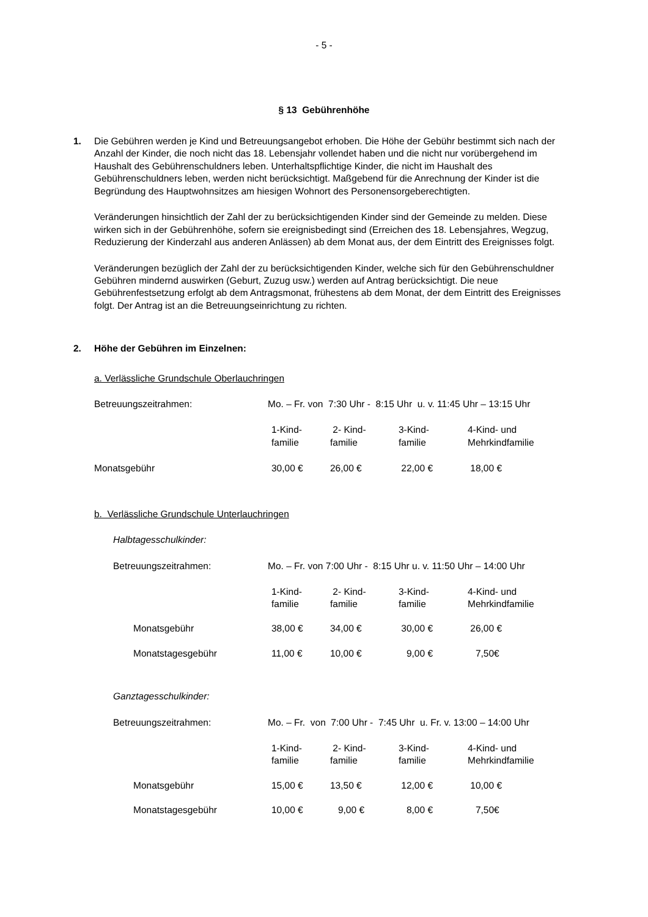- 5 -
§ 13 Gebührenhöhe
1. Die Gebühren werden je Kind und Betreuungsangebot erhoben. Die Höhe der Gebühr bestimmt sich nach der Anzahl der Kinder, die noch nicht das 18. Lebensjahr vollendet haben und die nicht nur vorübergehend im Haushalt des Gebührenschuldners leben. Unterhaltspflichtige Kinder, die nicht im Haushalt des Gebührenschuldners leben, werden nicht berücksichtigt. Maßgebend für die Anrechnung der Kinder ist die Begründung des Hauptwohnsitzes am hiesigen Wohnort des Personensorgeberechtigten.
Veränderungen hinsichtlich der Zahl der zu berücksichtigenden Kinder sind der Gemeinde zu melden. Diese wirken sich in der Gebührenhöhe, sofern sie ereignisbedingt sind (Erreichen des 18. Lebensjahres, Wegzug, Reduzierung der Kinderzahl aus anderen Anlässen) ab dem Monat aus, der dem Eintritt des Ereignisses folgt.
Veränderungen bezüglich der Zahl der zu berücksichtigenden Kinder, welche sich für den Gebührenschuldner Gebühren mindernd auswirken (Geburt, Zuzug usw.) werden auf Antrag berücksichtigt. Die neue Gebührenfestsetzung erfolgt ab dem Antragsmonat, frühestens ab dem Monat, der dem Eintritt des Ereignisses folgt. Der Antrag ist an die Betreuungseinrichtung zu richten.
2. Höhe der Gebühren im Einzelnen:
a. Verlässliche Grundschule Oberlauchringen
| Betreuungszeitrahmen: | Mo. – Fr. von 7:30 Uhr - 8:15 Uhr u. v. 11:45 Uhr – 13:15 Uhr | | | |
| | 1-Kind- familie | 2- Kind- familie | 3-Kind- familie | 4-Kind- und Mehrkindfamilie |
| Monatsgebühr | 30,00 € | 26,00 € | 22,00 € | 18,00 € |
b. Verlässliche Grundschule Unterlauchringen
Halbtagesschulkinder:
| Betreuungszeitrahmen: | | Mo. – Fr. von 7:00 Uhr - 8:15 Uhr u. v. 11:50 Uhr – 14:00 Uhr | | | |
| | | 1-Kind- familie | 2- Kind- familie | 3-Kind- familie | 4-Kind- und Mehrkindfamilie |
| | Monatsgebühr | 38,00 € | 34,00 € | 30,00 € | 26,00 € |
| | Monatstagesgebühr | 11,00 € | 10,00 € | 9,00 € | 7,50€ |
Ganztagesschulkinder:
| Betreuungszeitrahmen: | | Mo. – Fr. von 7:00 Uhr - 7:45 Uhr u. Fr. v. 13:00 – 14:00 Uhr | | | |
| | | 1-Kind- familie | 2- Kind- familie | 3-Kind- familie | 4-Kind- und Mehrkindfamilie |
| | Monatsgebühr | 15,00 € | 13,50 € | 12,00 € | 10,00 € |
| | Monatstagesgebühr | 10,00 € | 9,00 € | 8,00 € | 7,50€ |